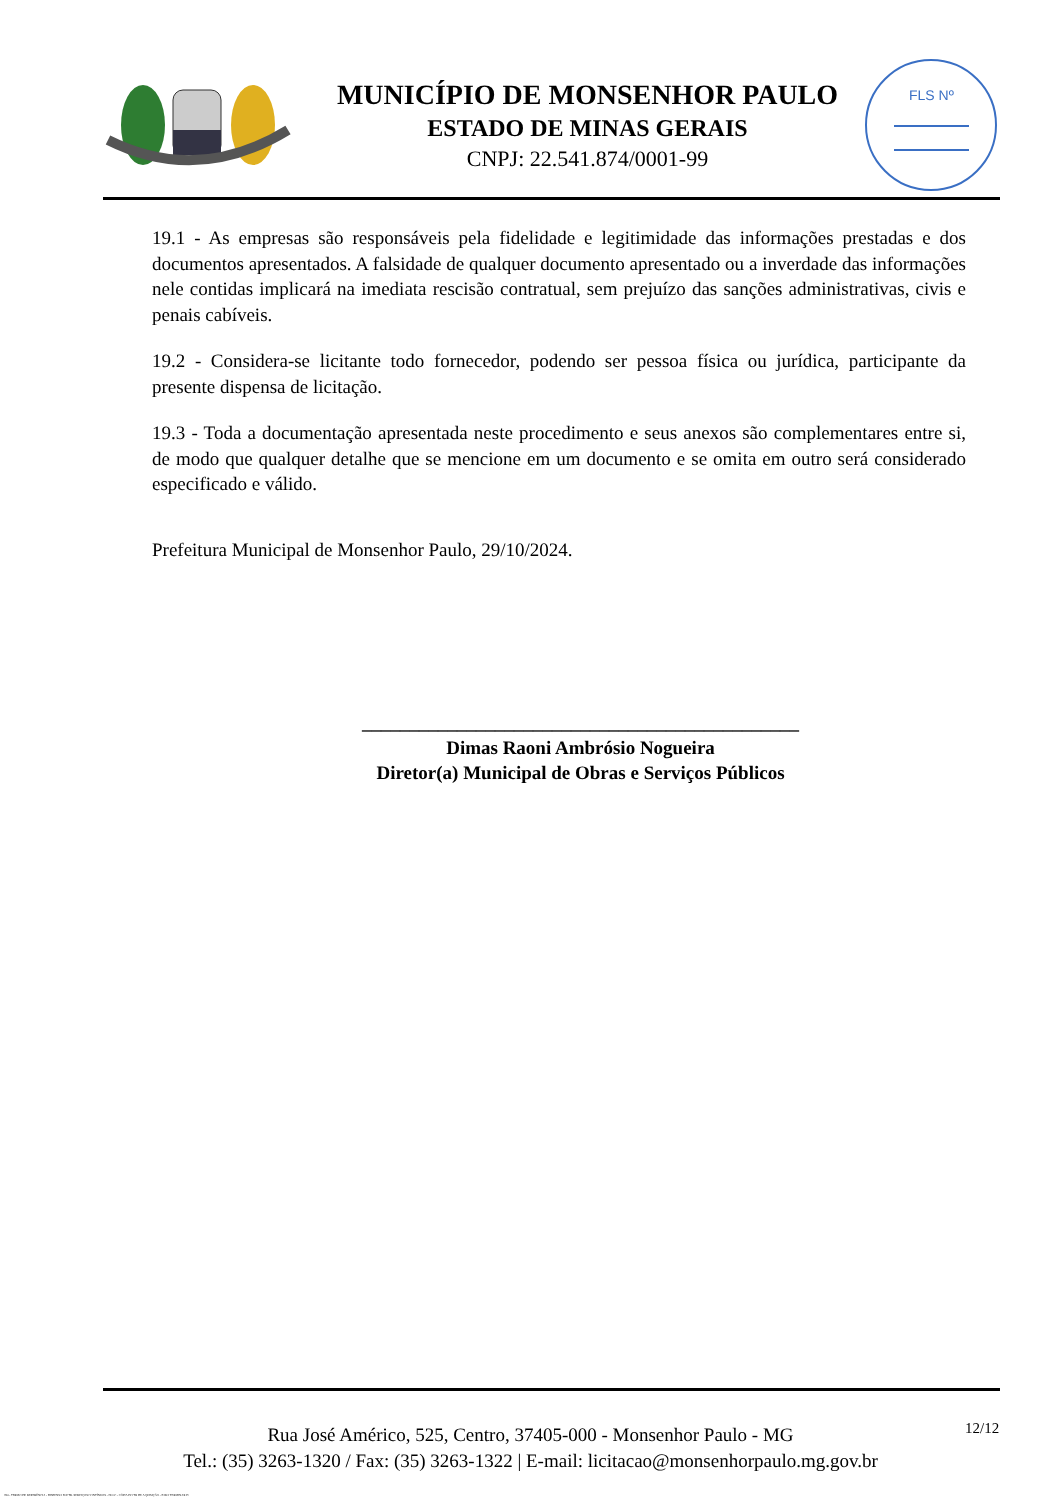MUNICÍPIO DE MONSENHOR PAULO
ESTADO DE MINAS GERAIS
CNPJ: 22.541.874/0001-99
FLS Nº
19.1 - As empresas são responsáveis pela fidelidade e legitimidade das informações prestadas e dos documentos apresentados. A falsidade de qualquer documento apresentado ou a inverdade das informações nele contidas implicará na imediata rescisão contratual, sem prejuízo das sanções administrativas, civis e penais cabíveis.
19.2 - Considera-se licitante todo fornecedor, podendo ser pessoa física ou jurídica, participante da presente dispensa de licitação.
19.3 - Toda a documentação apresentada neste procedimento e seus anexos são complementares entre si, de modo que qualquer detalhe que se mencione em um documento e se omita em outro será considerado especificado e válido.
Prefeitura Municipal de Monsenhor Paulo, 29/10/2024.
______________________________________________
Dimas Raoni Ambrósio Nogueira
Diretor(a) Municipal de Obras e Serviços Públicos
12/12
Rua José Américo, 525, Centro, 37405-000 - Monsenhor Paulo - MG
Tel.: (35) 3263-1320 / Fax: (35) 3263-1322 | E-mail: licitacao@monsenhorpaulo.mg.gov.br
784 - TERMO DE REFERÊNCIA - DISPENSA ELETR. SERVIÇOS CONTÍNUOS - NLLC - CÓPIA DO TR DE AQUISIÇÃO - PARA TERMINAR D